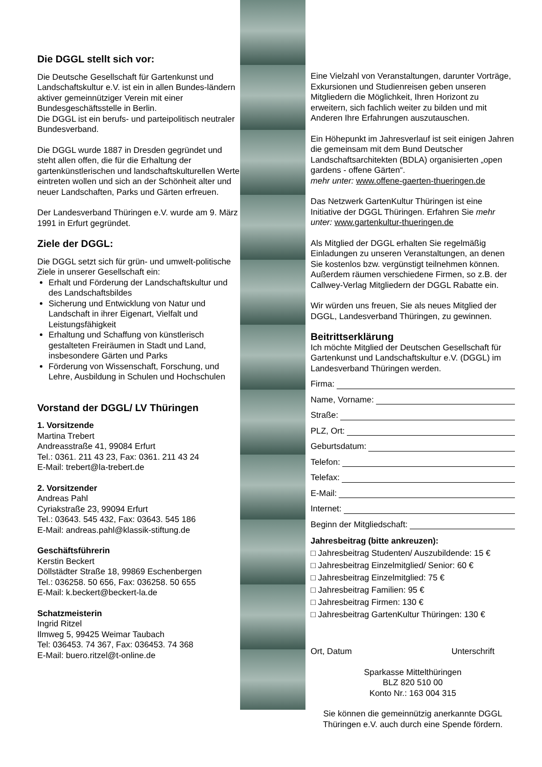Die DGGL stellt sich vor:
Die Deutsche Gesellschaft für Gartenkunst und Landschaftskultur e.V. ist ein in allen Bundes-ländern aktiver gemeinnütziger Verein mit einer Bundesgeschäftsstelle in Berlin.
Die DGGL ist ein berufs- und parteipolitisch neutraler Bundesverband.
Die DGGL wurde 1887 in Dresden gegründet und steht allen offen, die für die Erhaltung der gartenkünstlerischen und landschaftskulturellen Werte eintreten wollen und sich an der Schönheit alter und neuer Landschaften, Parks und Gärten erfreuen.
Der Landesverband Thüringen e.V. wurde am 9. März 1991 in Erfurt gegründet.
Ziele der DGGL:
Die DGGL setzt sich für grün- und umwelt-politische Ziele in unserer Gesellschaft ein:
Erhalt und Förderung der Landschaftskultur und des Landschaftsbildes
Sicherung und Entwicklung von Natur und Landschaft in ihrer Eigenart, Vielfalt und Leistungsfähigkeit
Erhaltung und Schaffung von künstlerisch gestalteten Freiräumen in Stadt und Land, insbesondere Gärten und Parks
Förderung von Wissenschaft, Forschung, und Lehre, Ausbildung in Schulen und Hochschulen
Vorstand der DGGL/ LV Thüringen
1. Vorsitzende
Martina Trebert
Andreasstraße 41, 99084 Erfurt
Tel.: 0361. 211 43 23, Fax: 0361. 211 43 24
E-Mail: trebert@la-trebert.de
2. Vorsitzender
Andreas Pahl
Cyriakstraße 23, 99094 Erfurt
Tel.: 03643. 545 432, Fax: 03643. 545 186
E-Mail: andreas.pahl@klassik-stiftung.de
Geschäftsführerin
Kerstin Beckert
Döllstädter Straße 18, 99869 Eschenbergen
Tel.: 036258. 50 656, Fax: 036258. 50 655
E-Mail: k.beckert@beckert-la.de
Schatzmeisterin
Ingrid Ritzel
Ilmweg 5, 99425 Weimar Taubach
Tel: 036453. 74 367, Fax: 036453. 74 368
E-Mail: buero.ritzel@t-online.de
Eine Vielzahl von Veranstaltungen, darunter Vorträge, Exkursionen und Studienreisen geben unseren Mitgliedern die Möglichkeit, Ihren Horizont zu erweitern, sich fachlich weiter zu bilden und mit Anderen Ihre Erfahrungen auszutauschen.
Ein Höhepunkt im Jahresverlauf ist seit einigen Jahren die gemeinsam mit dem Bund Deutscher Landschaftsarchitekten (BDLA) organisierten „open gardens - offene Gärten“.
mehr unter: www.offene-gaerten-thueringen.de
Das Netzwerk GartenKultur Thüringen ist eine Initiative der DGGL Thüringen. Erfahren Sie mehr unter: www.gartenkultur-thueringen.de
Als Mitglied der DGGL erhalten Sie regelmäßig Einladungen zu unseren Veranstaltungen, an denen Sie kostenlos bzw. vergünstigt teilnehmen können. Außerdem räumen verschiedene Firmen, so z.B. der Callwey-Verlag Mitgliedern der DGGL Rabatte ein.
Wir würden uns freuen, Sie als neues Mitglied der DGGL, Landesverband Thüringen, zu gewinnen.
Beitrittserklärung
Ich möchte Mitglied der Deutschen Gesellschaft für Gartenkunst und Landschaftskultur e.V. (DGGL) im Landesverband Thüringen werden.
Firma:
Name, Vorname:
Straße:
PLZ, Ort:
Geburtsdatum:
Telefon:
Telefax:
E-Mail:
Internet:
Beginn der Mitgliedschaft:
Jahresbeitrag (bitte ankreuzen):
□ Jahresbeitrag Studenten/ Auszubildende: 15 €
□ Jahresbeitrag Einzelmitglied/ Senior: 60 €
□ Jahresbeitrag Einzelmitglied: 75 €
□ Jahresbeitrag Familien: 95 €
□ Jahresbeitrag Firmen: 130 €
□ Jahresbeitrag GartenKultur Thüringen: 130 €
Ort, Datum Unterschrift
Sparkasse Mittelthüringen
BLZ 820 510 00
Konto Nr.: 163 004 315
Sie können die gemeinnützig anerkannte DGGL Thüringen e.V. auch durch eine Spende fördern.